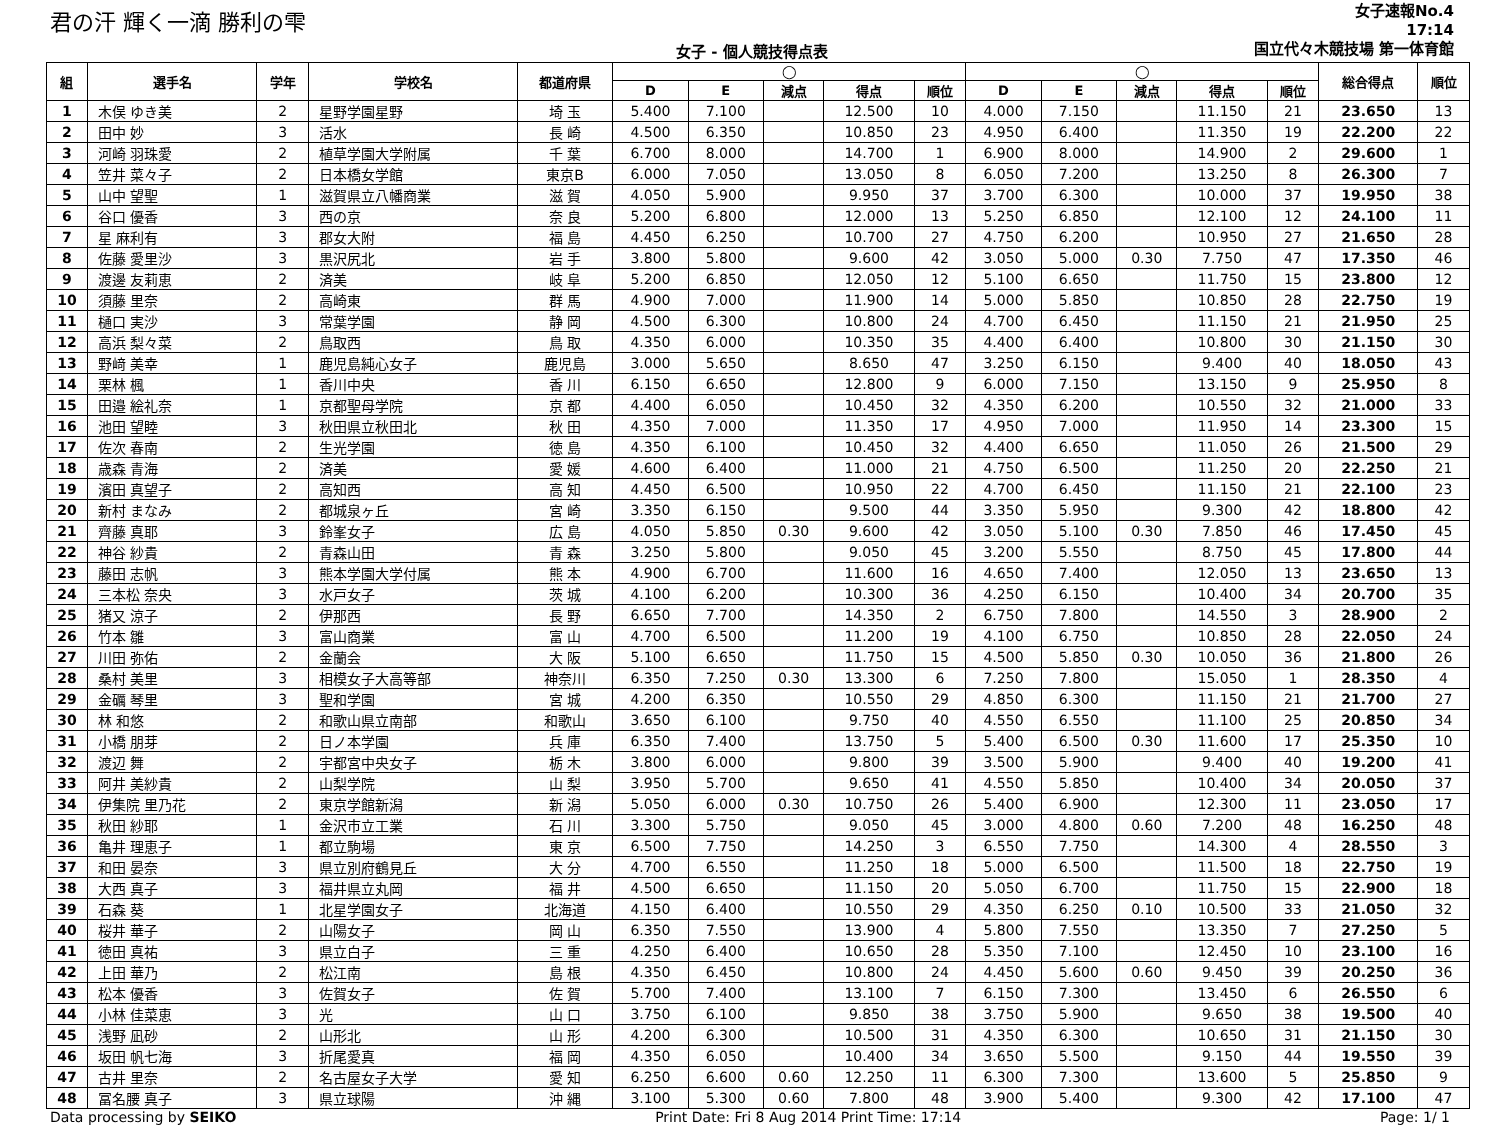君の汗 輝く一滴 勝利の雫
女子 - 個人競技得点表
女子速報No.4
17:14
国立代々木競技場 第一体育館
| 組 | 選手名 | 学年 | 学校名 | 都道府県 | ◯ | | | | | ◯ | | | | | 総合得点 | 順位 |
| --- | --- | --- | --- | --- | --- | --- | --- | --- | --- | --- | --- | --- | --- | --- | --- | --- |
| | | | | | D | E | 減点 | 得点 | 順位 | D | E | 減点 | 得点 | 順位 | | |
| 1 | 木俣 ゆき美 | 2 | 星野学園星野 | 埼 玉 | 5.400 | 7.100 | | 12.500 | 10 | 4.000 | 7.150 | | 11.150 | 21 | 23.650 | 13 |
| 2 | 田中 妙 | 3 | 活水 | 長 崎 | 4.500 | 6.350 | | 10.850 | 23 | 4.950 | 6.400 | | 11.350 | 19 | 22.200 | 22 |
| 3 | 河崎 羽珠愛 | 2 | 植草学園大学附属 | 千 葉 | 6.700 | 8.000 | | 14.700 | 1 | 6.900 | 8.000 | | 14.900 | 2 | 29.600 | 1 |
| 4 | 笠井 菜々子 | 2 | 日本橋女学館 | 東京B | 6.000 | 7.050 | | 13.050 | 8 | 6.050 | 7.200 | | 13.250 | 8 | 26.300 | 7 |
| 5 | 山中 望聖 | 1 | 滋賀県立八幡商業 | 滋 賀 | 4.050 | 5.900 | | 9.950 | 37 | 3.700 | 6.300 | | 10.000 | 37 | 19.950 | 38 |
| 6 | 谷口 優香 | 3 | 西の京 | 奈 良 | 5.200 | 6.800 | | 12.000 | 13 | 5.250 | 6.850 | | 12.100 | 12 | 24.100 | 11 |
| 7 | 星 麻利有 | 3 | 郡女大附 | 福 島 | 4.450 | 6.250 | | 10.700 | 27 | 4.750 | 6.200 | | 10.950 | 27 | 21.650 | 28 |
| 8 | 佐藤 愛里沙 | 3 | 黒沢尻北 | 岩 手 | 3.800 | 5.800 | | 9.600 | 42 | 3.050 | 5.000 | 0.30 | 7.750 | 47 | 17.350 | 46 |
| 9 | 渡邊 友莉恵 | 2 | 済美 | 岐 阜 | 5.200 | 6.850 | | 12.050 | 12 | 5.100 | 6.650 | | 11.750 | 15 | 23.800 | 12 |
| 10 | 須藤 里奈 | 2 | 高崎東 | 群 馬 | 4.900 | 7.000 | | 11.900 | 14 | 5.000 | 5.850 | | 10.850 | 28 | 22.750 | 19 |
| 11 | 樋口 実沙 | 3 | 常葉学園 | 静 岡 | 4.500 | 6.300 | | 10.800 | 24 | 4.700 | 6.450 | | 11.150 | 21 | 21.950 | 25 |
| 12 | 高浜 梨々菜 | 2 | 鳥取西 | 鳥 取 | 4.350 | 6.000 | | 10.350 | 35 | 4.400 | 6.400 | | 10.800 | 30 | 21.150 | 30 |
| 13 | 野﨑 美幸 | 1 | 鹿児島純心女子 | 鹿児島 | 3.000 | 5.650 | | 8.650 | 47 | 3.250 | 6.150 | | 9.400 | 40 | 18.050 | 43 |
| 14 | 栗林 楓 | 1 | 香川中央 | 香 川 | 6.150 | 6.650 | | 12.800 | 9 | 6.000 | 7.150 | | 13.150 | 9 | 25.950 | 8 |
| 15 | 田邉 絵礼奈 | 1 | 京都聖母学院 | 京 都 | 4.400 | 6.050 | | 10.450 | 32 | 4.350 | 6.200 | | 10.550 | 32 | 21.000 | 33 |
| 16 | 池田 望睦 | 3 | 秋田県立秋田北 | 秋 田 | 4.350 | 7.000 | | 11.350 | 17 | 4.950 | 7.000 | | 11.950 | 14 | 23.300 | 15 |
| 17 | 佐次 春南 | 2 | 生光学園 | 徳 島 | 4.350 | 6.100 | | 10.450 | 32 | 4.400 | 6.650 | | 11.050 | 26 | 21.500 | 29 |
| 18 | 歳森 青海 | 2 | 済美 | 愛 媛 | 4.600 | 6.400 | | 11.000 | 21 | 4.750 | 6.500 | | 11.250 | 20 | 22.250 | 21 |
| 19 | 濱田 真望子 | 2 | 高知西 | 高 知 | 4.450 | 6.500 | | 10.950 | 22 | 4.700 | 6.450 | | 11.150 | 21 | 22.100 | 23 |
| 20 | 新村 まなみ | 2 | 都城泉ヶ丘 | 宮 崎 | 3.350 | 6.150 | | 9.500 | 44 | 3.350 | 5.950 | | 9.300 | 42 | 18.800 | 42 |
| 21 | 齊藤 真耶 | 3 | 鈴峯女子 | 広 島 | 4.050 | 5.850 | 0.30 | 9.600 | 42 | 3.050 | 5.100 | 0.30 | 7.850 | 46 | 17.450 | 45 |
| 22 | 神谷 紗貴 | 2 | 青森山田 | 青 森 | 3.250 | 5.800 | | 9.050 | 45 | 3.200 | 5.550 | | 8.750 | 45 | 17.800 | 44 |
| 23 | 藤田 志帆 | 3 | 熊本学園大学付属 | 熊 本 | 4.900 | 6.700 | | 11.600 | 16 | 4.650 | 7.400 | | 12.050 | 13 | 23.650 | 13 |
| 24 | 三本松 奈央 | 3 | 水戸女子 | 茨 城 | 4.100 | 6.200 | | 10.300 | 36 | 4.250 | 6.150 | | 10.400 | 34 | 20.700 | 35 |
| 25 | 猪又 涼子 | 2 | 伊那西 | 長 野 | 6.650 | 7.700 | | 14.350 | 2 | 6.750 | 7.800 | | 14.550 | 3 | 28.900 | 2 |
| 26 | 竹本 雛 | 3 | 富山商業 | 富 山 | 4.700 | 6.500 | | 11.200 | 19 | 4.100 | 6.750 | | 10.850 | 28 | 22.050 | 24 |
| 27 | 川田 弥佑 | 2 | 金蘭会 | 大 阪 | 5.100 | 6.650 | | 11.750 | 15 | 4.500 | 5.850 | 0.30 | 10.050 | 36 | 21.800 | 26 |
| 28 | 桑村 美里 | 3 | 相模女子大高等部 | 神奈川 | 6.350 | 7.250 | 0.30 | 13.300 | 6 | 7.250 | 7.800 | | 15.050 | 1 | 28.350 | 4 |
| 29 | 金礪 琴里 | 3 | 聖和学園 | 宮 城 | 4.200 | 6.350 | | 10.550 | 29 | 4.850 | 6.300 | | 11.150 | 21 | 21.700 | 27 |
| 30 | 林 和悠 | 2 | 和歌山県立南部 | 和歌山 | 3.650 | 6.100 | | 9.750 | 40 | 4.550 | 6.550 | | 11.100 | 25 | 20.850 | 34 |
| 31 | 小橋 朋芽 | 2 | 日ノ本学園 | 兵 庫 | 6.350 | 7.400 | | 13.750 | 5 | 5.400 | 6.500 | 0.30 | 11.600 | 17 | 25.350 | 10 |
| 32 | 渡辺 舞 | 2 | 宇都宮中央女子 | 栃 木 | 3.800 | 6.000 | | 9.800 | 39 | 3.500 | 5.900 | | 9.400 | 40 | 19.200 | 41 |
| 33 | 阿井 美紗貴 | 2 | 山梨学院 | 山 梨 | 3.950 | 5.700 | | 9.650 | 41 | 4.550 | 5.850 | | 10.400 | 34 | 20.050 | 37 |
| 34 | 伊集院 里乃花 | 2 | 東京学館新潟 | 新 潟 | 5.050 | 6.000 | 0.30 | 10.750 | 26 | 5.400 | 6.900 | | 12.300 | 11 | 23.050 | 17 |
| 35 | 秋田 紗耶 | 1 | 金沢市立工業 | 石 川 | 3.300 | 5.750 | | 9.050 | 45 | 3.000 | 4.800 | 0.60 | 7.200 | 48 | 16.250 | 48 |
| 36 | 亀井 理恵子 | 1 | 都立駒場 | 東 京 | 6.500 | 7.750 | | 14.250 | 3 | 6.550 | 7.750 | | 14.300 | 4 | 28.550 | 3 |
| 37 | 和田 晏奈 | 3 | 県立別府鶴見丘 | 大 分 | 4.700 | 6.550 | | 11.250 | 18 | 5.000 | 6.500 | | 11.500 | 18 | 22.750 | 19 |
| 38 | 大西 真子 | 3 | 福井県立丸岡 | 福 井 | 4.500 | 6.650 | | 11.150 | 20 | 5.050 | 6.700 | | 11.750 | 15 | 22.900 | 18 |
| 39 | 石森 葵 | 1 | 北星学園女子 | 北海道 | 4.150 | 6.400 | | 10.550 | 29 | 4.350 | 6.250 | 0.10 | 10.500 | 33 | 21.050 | 32 |
| 40 | 桜井 華子 | 2 | 山陽女子 | 岡 山 | 6.350 | 7.550 | | 13.900 | 4 | 5.800 | 7.550 | | 13.350 | 7 | 27.250 | 5 |
| 41 | 徳田 真祐 | 3 | 県立白子 | 三 重 | 4.250 | 6.400 | | 10.650 | 28 | 5.350 | 7.100 | | 12.450 | 10 | 23.100 | 16 |
| 42 | 上田 華乃 | 2 | 松江南 | 島 根 | 4.350 | 6.450 | | 10.800 | 24 | 4.450 | 5.600 | 0.60 | 9.450 | 39 | 20.250 | 36 |
| 43 | 松本 優香 | 3 | 佐賀女子 | 佐 賀 | 5.700 | 7.400 | | 13.100 | 7 | 6.150 | 7.300 | | 13.450 | 6 | 26.550 | 6 |
| 44 | 小林 佳菜恵 | 3 | 光 | 山 口 | 3.750 | 6.100 | | 9.850 | 38 | 3.750 | 5.900 | | 9.650 | 38 | 19.500 | 40 |
| 45 | 浅野 凪砂 | 2 | 山形北 | 山 形 | 4.200 | 6.300 | | 10.500 | 31 | 4.350 | 6.300 | | 10.650 | 31 | 21.150 | 30 |
| 46 | 坂田 帆七海 | 3 | 折尾愛真 | 福 岡 | 4.350 | 6.050 | | 10.400 | 34 | 3.650 | 5.500 | | 9.150 | 44 | 19.550 | 39 |
| 47 | 古井 里奈 | 2 | 名古屋女子大学 | 愛 知 | 6.250 | 6.600 | 0.60 | 12.250 | 11 | 6.300 | 7.300 | | 13.600 | 5 | 25.850 | 9 |
| 48 | 冨名腰 真子 | 3 | 県立球陽 | 沖 縄 | 3.100 | 5.300 | 0.60 | 7.800 | 48 | 3.900 | 5.400 | | 9.300 | 42 | 17.100 | 47 |
Data processing by SEIKO Print Date: Fri 8 Aug 2014 Print Time: 17:14 Page: 1/ 1